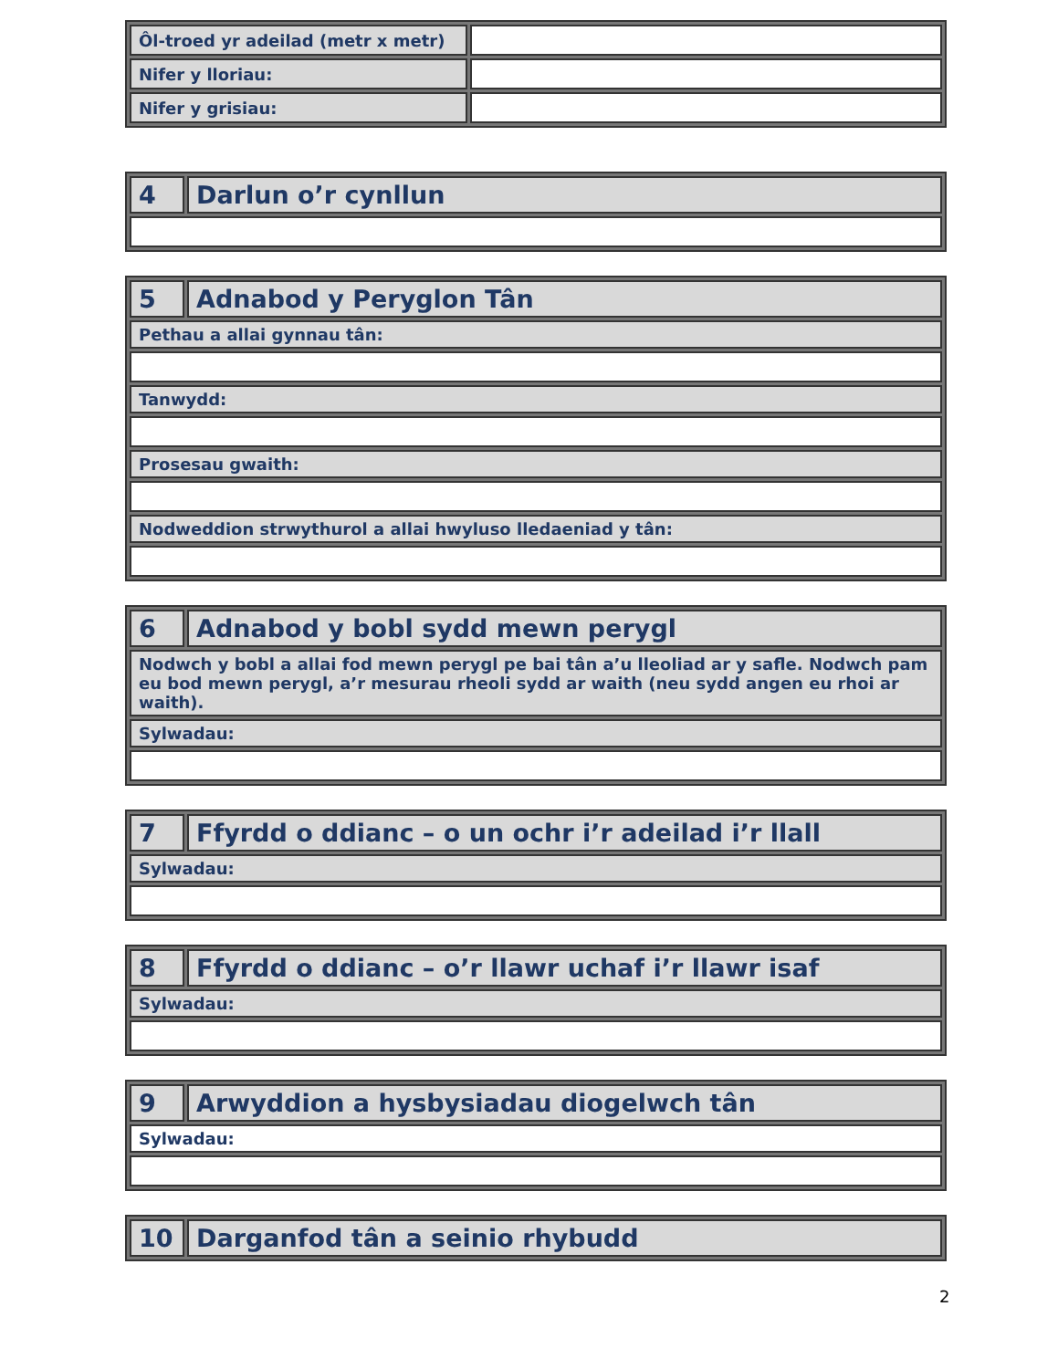| Ôl-troed yr adeilad (metr x metr) | |
| Nifer y lloriau: | |
| Nifer y grisiau: | |
| 4 | Darlun o’r cynllun |
| 5 | Adnabod y Peryglon Tân |
| Pethau a allai gynnau tân: | |
| Tanwydd: | |
| Prosesau gwaith: | |
| Nodweddion strwythurol a allai hwyluso lledaeniad y tân: | |
| 6 | Adnabod y bobl sydd mewn perygl |
| Nodwch y bobl a allai fod mewn perygl pe bai tân a’u lleoliad ar y safle. Nodwch pam eu bod mewn perygl, a’r mesurau rheoli sydd ar waith (neu sydd angen eu rhoi ar waith). | |
| Sylwadau: | |
| 7 | Ffyrdd o ddianc – o un ochr i’r adeilad i’r llall |
| Sylwadau: | |
| 8 | Ffyrdd o ddianc – o’r llawr uchaf i’r llawr isaf |
| Sylwadau: | |
| 9 | Arwyddion a hysbysiadau diogelwch tân |
| Sylwadau: | |
| 10 | Darganfod tân a seinio rhybudd |
2